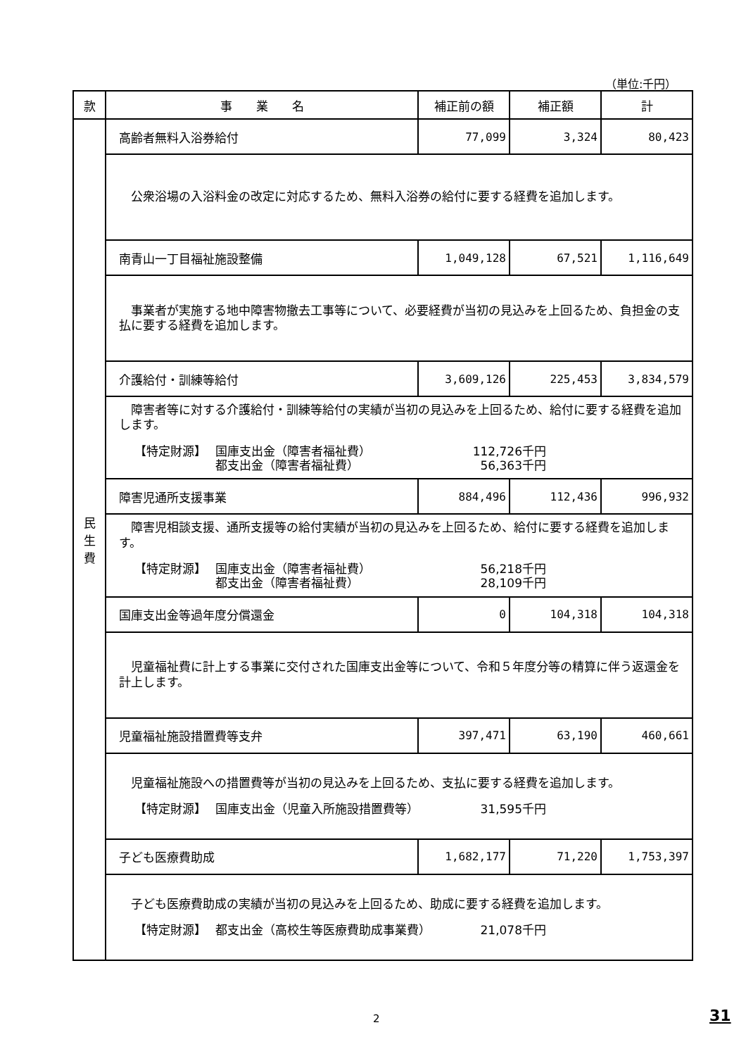（単位:千円）
| 款 | 事 業 名 | 補正前の額 | 補正額 | 計 |
| --- | --- | --- | --- | --- |
| 民 生 費 | 高齢者無料入浴券給付 | 77,099 | 3,324 | 80,423 |
| | 公衆浴場の入浴料金の改定に対応するため、無料入浴券の給付に要する経費を追加します。 | | | |
| | 南青山一丁目福祉施設整備 | 1,049,128 | 67,521 | 1,116,649 |
| | 事業者が実施する地中障害物撤去工事等について、必要経費が当初の見込みを上回るため、負担金の支払に要する経費を追加します。 | | | |
| | 介護給付・訓練等給付 | 3,609,126 | 225,453 | 3,834,579 |
| | 障害者等に対する介護給付・訓練等給付の実績が当初の見込みを上回るため、給付に要する経費を追加します。 【特定財源】 国庫支出金（障害者福祉費） 112,726千円 都支出金（障害者福祉費） 56,363千円 | | | |
| | 障害児通所支援事業 | 884,496 | 112,436 | 996,932 |
| | 障害児相談支援、通所支援等の給付実績が当初の見込みを上回るため、給付に要する経費を追加します。 【特定財源】 国庫支出金（障害者福祉費） 56,218千円 都支出金（障害者福祉費） 28,109千円 | | | |
| | 国庫支出金等過年度分償還金 | 0 | 104,318 | 104,318 |
| | 児童福祉費に計上する事業に交付された国庫支出金等について、令和５年度分等の精算に伴う返還金を計上します。 | | | |
| | 児童福祉施設措置費等支弁 | 397,471 | 63,190 | 460,661 |
| | 児童福祉施設への措置費等が当初の見込みを上回るため、支払に要する経費を追加します。 【特定財源】 国庫支出金（児童入所施設措置費等） 31,595千円 | | | |
| | 子ども医療費助成 | 1,682,177 | 71,220 | 1,753,397 |
| | 子ども医療費助成の実績が当初の見込みを上回るため、助成に要する経費を追加します。 【特定財源】 都支出金（高校生等医療費助成事業費） 21,078千円 | | | |
2 31